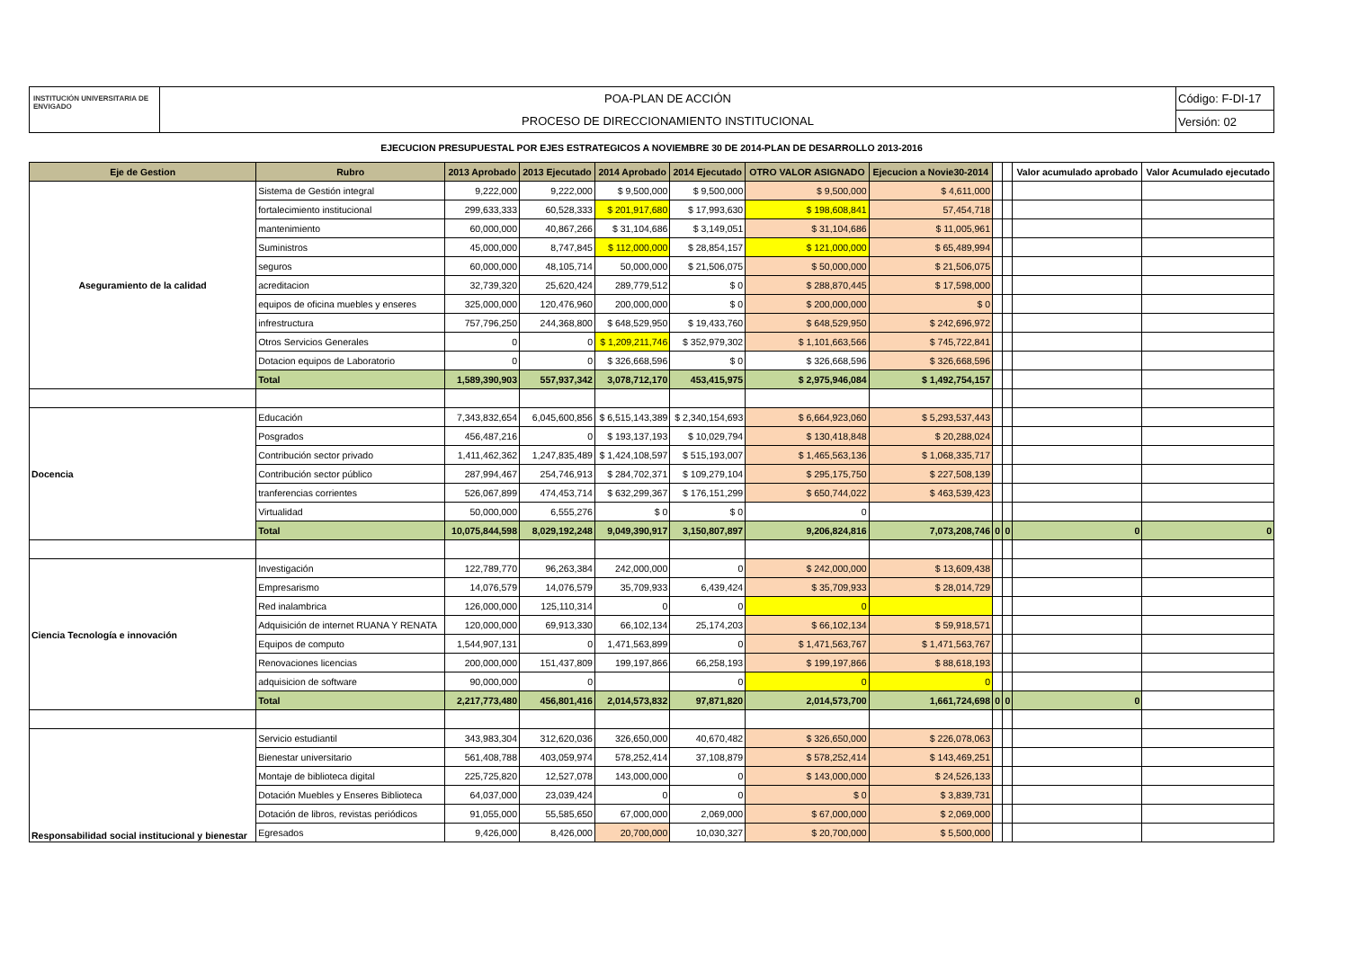INSTITUCIÓN UNIVERSITARIA DE ENVIGADO
POA-PLAN DE ACCIÓN
PROCESO DE DIRECCIONAMIENTO INSTITUCIONAL
Código: F-DI-17
Versión: 02
EJECUCION PRESUPUESTAL POR EJES ESTRATEGICOS A NOVIEMBRE 30 DE 2014-PLAN DE DESARROLLO 2013-2016
| Eje de Gestion | Rubro | 2013 Aprobado | 2013 Ejecutado | 2014 Aprobado | 2014 Ejecutado | OTRO VALOR ASIGNADO | Ejecucion a Novie30-2014 | | | Valor acumulado aprobado | Valor Acumulado ejecutado |
| --- | --- | --- | --- | --- | --- | --- | --- | --- | --- | --- | --- |
| Aseguramiento de la calidad | Sistema de Gestión integral | 9,222,000 | 9,222,000 | $ 9,500,000 | $ 9,500,000 | $ 9,500,000 | $ 4,611,000 | | | | |
| | fortalecimiento institucional | 299,633,333 | 60,528,333 | $ 201,917,680 | $ 17,993,630 | $ 198,608,841 | 57,454,718 | | | | |
| | mantenimiento | 60,000,000 | 40,867,266 | $ 31,104,686 | $ 3,149,051 | $ 31,104,686 | $ 11,005,961 | | | | |
| | Suministros | 45,000,000 | 8,747,845 | $ 112,000,000 | $ 28,854,157 | $ 121,000,000 | $ 65,489,994 | | | | |
| | seguros | 60,000,000 | 48,105,714 | 50,000,000 | $ 21,506,075 | $ 50,000,000 | $ 21,506,075 | | | | |
| | acreditacion | 32,739,320 | 25,620,424 | 289,779,512 | $ 0 | $ 288,870,445 | $ 17,598,000 | | | | |
| | equipos de oficina muebles y enseres | 325,000,000 | 120,476,960 | 200,000,000 | $ 0 | $ 200,000,000 | $ 0 | | | | |
| | infrestructura | 757,796,250 | 244,368,800 | $ 648,529,950 | $ 19,433,760 | $ 648,529,950 | $ 242,696,972 | | | | |
| | Otros Servicios Generales | 0 | 0 | $ 1,209,211,746 | $ 352,979,302 | $ 1,101,663,566 | $ 745,722,841 | | | | |
| | Dotacion equipos de Laboratorio | 0 | 0 | $ 326,668,596 | $ 0 | $ 326,668,596 | $ 326,668,596 | | | | |
| | Total | 1,589,390,903 | 557,937,342 | 3,078,712,170 | 453,415,975 | $ 2,975,946,084 | $ 1,492,754,157 | | | | |
| Docencia | Educación | 7,343,832,654 | 6,045,600,856 | $ 6,515,143,389 | $ 2,340,154,693 | $ 6,664,923,060 | $ 5,293,537,443 | | | | |
| | Posgrados | 456,487,216 | 0 | $ 193,137,193 | $ 10,029,794 | $ 130,418,848 | $ 20,288,024 | | | | |
| | Contribución sector privado | 1,411,462,362 | 1,247,835,489 | $ 1,424,108,597 | $ 515,193,007 | $ 1,465,563,136 | $ 1,068,335,717 | | | | |
| | Contribución sector público | 287,994,467 | 254,746,913 | $ 284,702,371 | $ 109,279,104 | $ 295,175,750 | $ 227,508,139 | | | | |
| | tranferencias corrientes | 526,067,899 | 474,453,714 | $ 632,299,367 | $ 176,151,299 | $ 650,744,022 | $ 463,539,423 | | | | |
| | Virtualidad | 50,000,000 | 6,555,276 | $ 0 | $ 0 | 0 | | | | | |
| | Total | 10,075,844,598 | 8,029,192,248 | 9,049,390,917 | 3,150,807,897 | 9,206,824,816 | 7,073,208,746 | 0 | 0 | 0 | 0 |
| Ciencia Tecnología e innovación | Investigación | 122,789,770 | 96,263,384 | 242,000,000 | 0 | $ 242,000,000 | $ 13,609,438 | | | | |
| | Empresarismo | 14,076,579 | 14,076,579 | 35,709,933 | 6,439,424 | $ 35,709,933 | $ 28,014,729 | | | | |
| | Red inalambrica | 126,000,000 | 125,110,314 | 0 | 0 | 0 | | | | | |
| | Adquisición de internet RUANA Y RENATA | 120,000,000 | 69,913,330 | 66,102,134 | 25,174,203 | $ 66,102,134 | $ 59,918,571 | | | | |
| | Equipos de computo | 1,544,907,131 | 0 | 1,471,563,899 | 0 | $ 1,471,563,767 | $ 1,471,563,767 | | | | |
| | Renovaciones licencias | 200,000,000 | 151,437,809 | 199,197,866 | 66,258,193 | $ 199,197,866 | $ 88,618,193 | | | | |
| | adquisicion de software | 90,000,000 | 0 | | 0 | 0 | 0 | | | | |
| | Total | 2,217,773,480 | 456,801,416 | 2,014,573,832 | 97,871,820 | 2,014,573,700 | 1,661,724,698 | 0 | 0 | 0 | |
| Responsabilidad social institucional y bienestar | Servicio estudiantil | 343,983,304 | 312,620,036 | 326,650,000 | 40,670,482 | $ 326,650,000 | $ 226,078,063 | | | | |
| | Bienestar universitario | 561,408,788 | 403,059,974 | 578,252,414 | 37,108,879 | $ 578,252,414 | $ 143,469,251 | | | | |
| | Montaje de biblioteca digital | 225,725,820 | 12,527,078 | 143,000,000 | 0 | $ 143,000,000 | $ 24,526,133 | | | | |
| | Dotación Muebles y Enseres Biblioteca | 64,037,000 | 23,039,424 | 0 | 0 | $ 0 | $ 3,839,731 | | | | |
| | Dotación de libros, revistas periódicos | 91,055,000 | 55,585,650 | 67,000,000 | 2,069,000 | $ 67,000,000 | $ 2,069,000 | | | | |
| | Egresados | 9,426,000 | 8,426,000 | 20,700,000 | 10,030,327 | $ 20,700,000 | $ 5,500,000 | | | | |